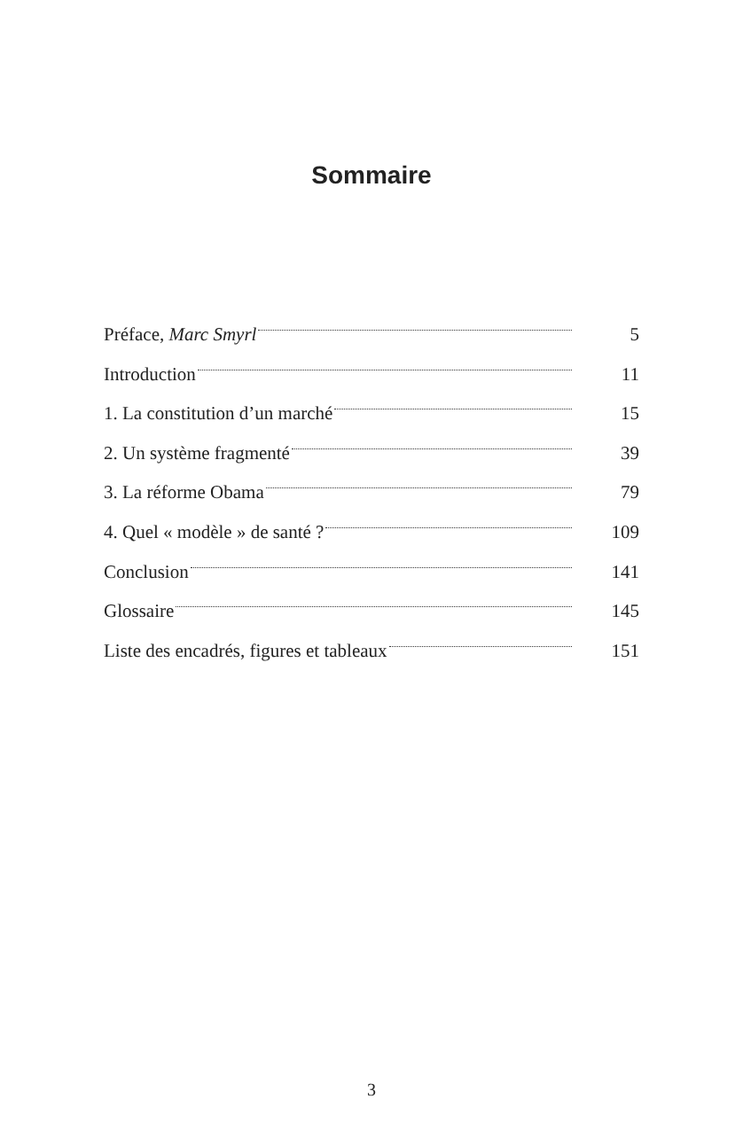Sommaire
| Préface, Marc Smyrl | 5 |
| Introduction | 11 |
| 1. La constitution d’un marché | 15 |
| 2. Un système fragmenté | 39 |
| 3. La réforme Obama | 79 |
| 4. Quel « modèle » de santé ? | 109 |
| Conclusion | 141 |
| Glossaire | 145 |
| Liste des encadrés, figures et tableaux | 151 |
3